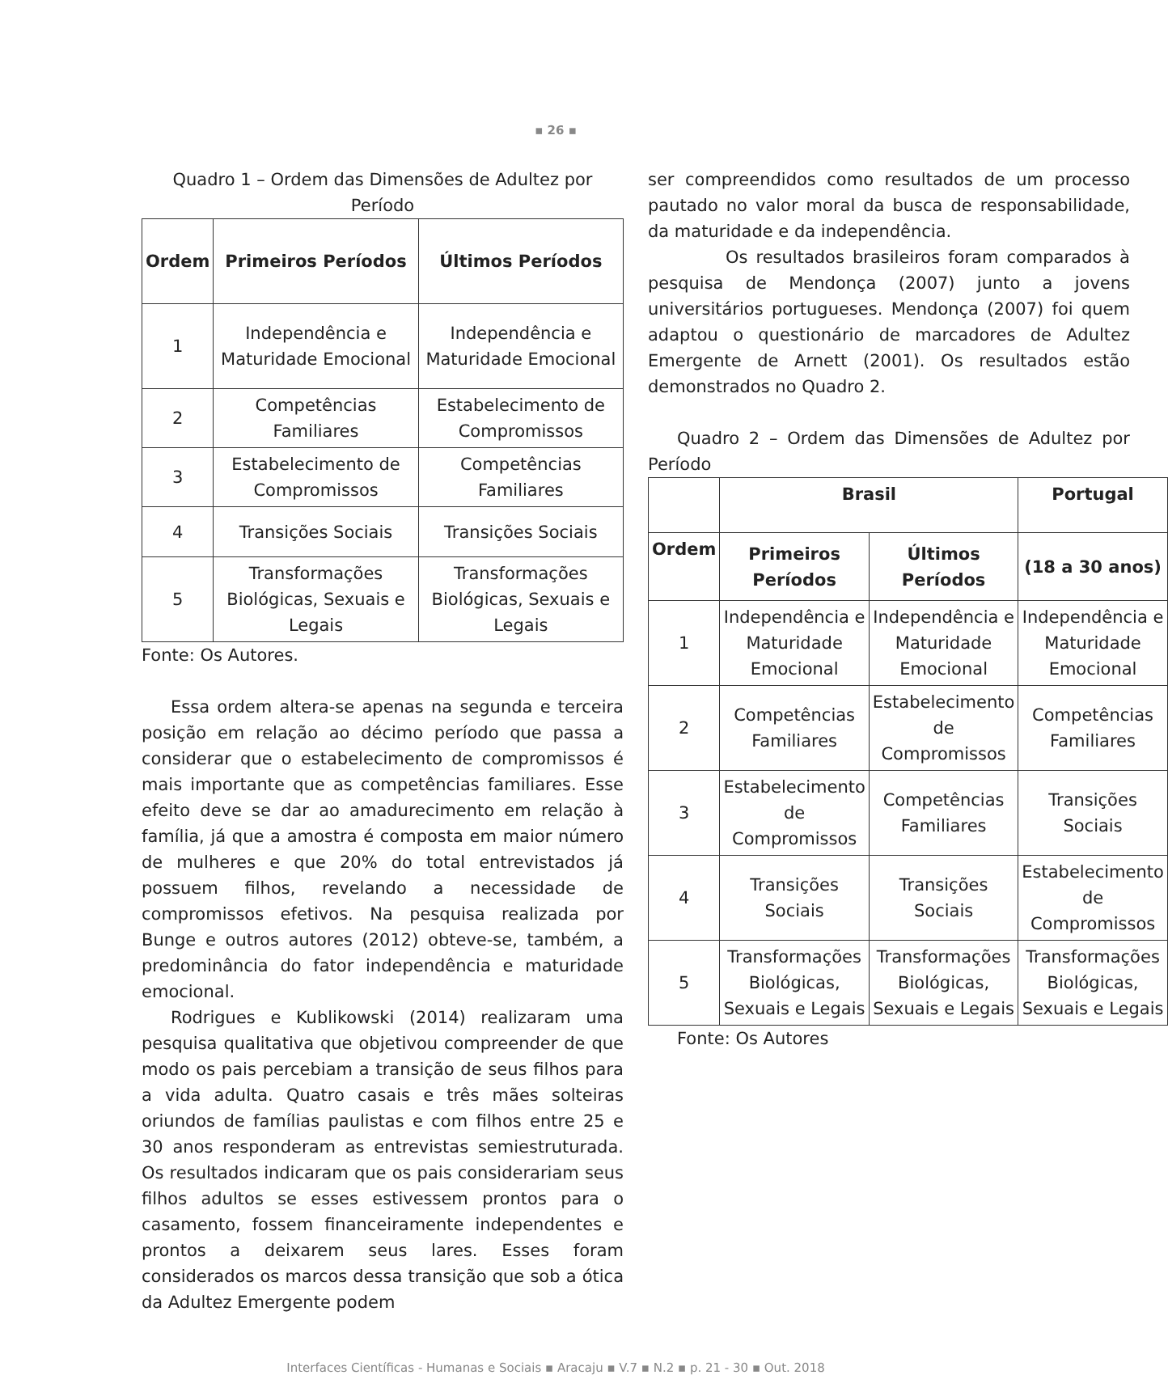▪ 26 ▪
Quadro 1 – Ordem das Dimensões de Adultez por Período
| Ordem | Primeiros Períodos | Últimos Períodos |
| --- | --- | --- |
| 1 | Independência e Maturidade Emocional | Independência e Maturidade Emocional |
| 2 | Competências Familiares | Estabelecimento de Compromissos |
| 3 | Estabelecimento de Compromissos | Competências Familiares |
| 4 | Transições Sociais | Transições Sociais |
| 5 | Transformações Biológicas, Sexuais e Legais | Transformações Biológicas, Sexuais e Legais |
Fonte: Os Autores.
Essa ordem altera-se apenas na segunda e terceira posição em relação ao décimo período que passa a considerar que o estabelecimento de compromissos é mais importante que as competências familiares. Esse efeito deve se dar ao amadurecimento em relação à família, já que a amostra é composta em maior número de mulheres e que 20% do total entrevistados já possuem filhos, revelando a necessidade de compromissos efetivos. Na pesquisa realizada por Bunge e outros autores (2012) obteve-se, também, a predominância do fator independência e maturidade emocional.
Rodrigues e Kublikowski (2014) realizaram uma pesquisa qualitativa que objetivou compreender de que modo os pais percebiam a transição de seus filhos para a vida adulta. Quatro casais e três mães solteiras oriundos de famílias paulistas e com filhos entre 25 e 30 anos responderam as entrevistas semiestruturada. Os resultados indicaram que os pais considerariam seus filhos adultos se esses estivessem prontos para o casamento, fossem financeiramente independentes e prontos a deixarem seus lares. Esses foram considerados os marcos dessa transição que sob a ótica da Adultez Emergente podem
ser compreendidos como resultados de um processo pautado no valor moral da busca de responsabilidade, da maturidade e da independência.
Os resultados brasileiros foram comparados à pesquisa de Mendonça (2007) junto a jovens universitários portugueses. Mendonça (2007) foi quem adaptou o questionário de marcadores de Adultez Emergente de Arnett (2001). Os resultados estão demonstrados no Quadro 2.
Quadro 2 – Ordem das Dimensões de Adultez por Período
| | Brasil | | Portugal |
| --- | --- | --- | --- |
| Ordem | Primeiros Períodos | Últimos Períodos | (18 a 30 anos) |
| 1 | Independência e Maturidade Emocional | Independência e Maturidade Emocional | Independência e Maturidade Emocional |
| 2 | Competências Familiares | Estabelecimento de Compromissos | Competências Familiares |
| 3 | Estabelecimento de Compromissos | Competências Familiares | Transições Sociais |
| 4 | Transições Sociais | Transições Sociais | Estabelecimento de Compromissos |
| 5 | Transformações Biológicas, Sexuais e Legais | Transformações Biológicas, Sexuais e Legais | Transformações Biológicas, Sexuais e Legais |
Fonte: Os Autores
Interfaces Científicas - Humanas e Sociais ▪ Aracaju ▪ V.7 ▪ N.2 ▪ p. 21 - 30 ▪ Out. 2018